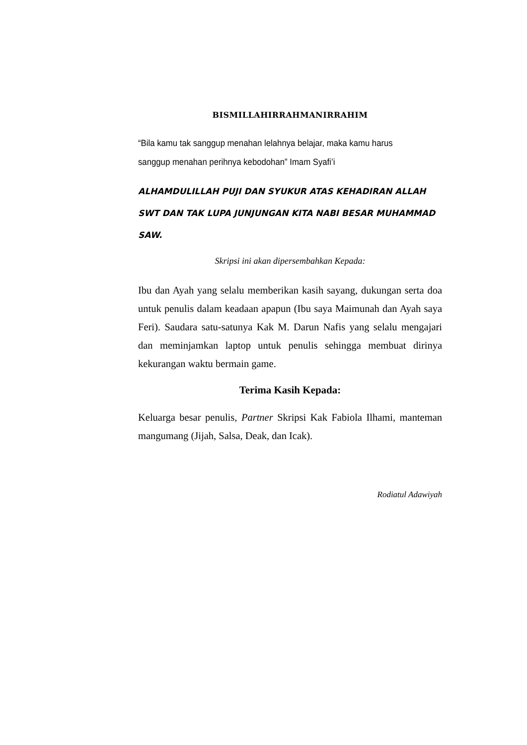BISMILLAHIRRAHMANIRRAHIM
“Bila kamu tak sanggup menahan lelahnya belajar, maka kamu harus sanggup menahan perihnya kebodohan” Imam Syafi’i
ALHAMDULILLAH PUJI DAN SYUKUR ATAS KEHADIRAN ALLAH SWT DAN TAK LUPA JUNJUNGAN KITA NABI BESAR MUHAMMAD SAW.
Skripsi ini akan dipersembahkan Kepada:
Ibu dan Ayah yang selalu memberikan kasih sayang, dukungan serta doa untuk penulis dalam keadaan apapun (Ibu saya Maimunah dan Ayah saya Feri). Saudara satu-satunya Kak M. Darun Nafis yang selalu mengajari dan meminjamkan laptop untuk penulis sehingga membuat dirinya kekurangan waktu bermain game.
Terima Kasih Kepada:
Keluarga besar penulis, Partner Skripsi Kak Fabiola Ilhami, manteman mangumang (Jijah, Salsa, Deak, dan Icak).
Rodiatul Adawiyah